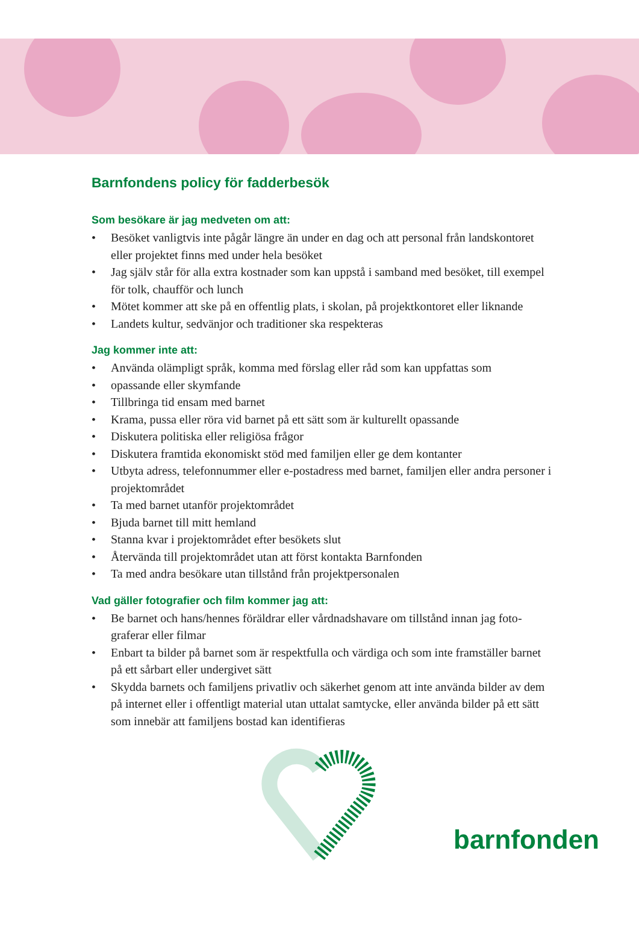Barnfondens policy för fadderbesök
Som besökare är jag medveten om att:
• Besöket vanligtvis inte pågår längre än under en dag och att personal från landskon­toret eller projektet finns med under hela besöket
• Jag själv står för alla extra kostnader som kan uppstå i samband med besöket, till exempel för tolk, chaufför och lunch
• Mötet kommer att ske på en offentlig plats, i skolan, på projektkontoret eller liknande
• Landets kultur, sedvänjor och traditioner ska respekteras
Jag kommer inte att:
• Använda olämpligt språk, komma med förslag eller råd som kan uppfattas som
• opassande eller skymfande
• Tillbringa tid ensam med barnet
• Krama, pussa eller röra vid barnet på ett sätt som är kulturellt opassande
• Diskutera politiska eller religiösa frågor
• Diskutera framtida ekonomiskt stöd med familjen eller ge dem kontanter
• Utbyta adress, telefonnummer eller e-postadress med barnet, familjen eller andra personer i projektområdet
• Ta med barnet utanför projektområdet
• Bjuda barnet till mitt hemland
• Stanna kvar i projektområdet efter besökets slut
• Återvända till projektområdet utan att först kontakta Barnfonden
• Ta med andra besökare utan tillstånd från projektpersonalen
Vad gäller fotografier och film kommer jag att:
• Be barnet och hans/hennes föräldrar eller vårdnadshavare om tillstånd innan jag foto­graferar eller filmar
• Enbart ta bilder på barnet som är respektfulla och värdiga och som inte framställer barnet på ett sårbart eller undergivet sätt
• Skydda barnets och familjens privatliv och säkerhet genom att inte använda bilder av dem på internet eller i offentligt material utan uttalat samtycke, eller använda bilder på ett sätt som innebär att familjens bostad kan identifieras
barnfonden